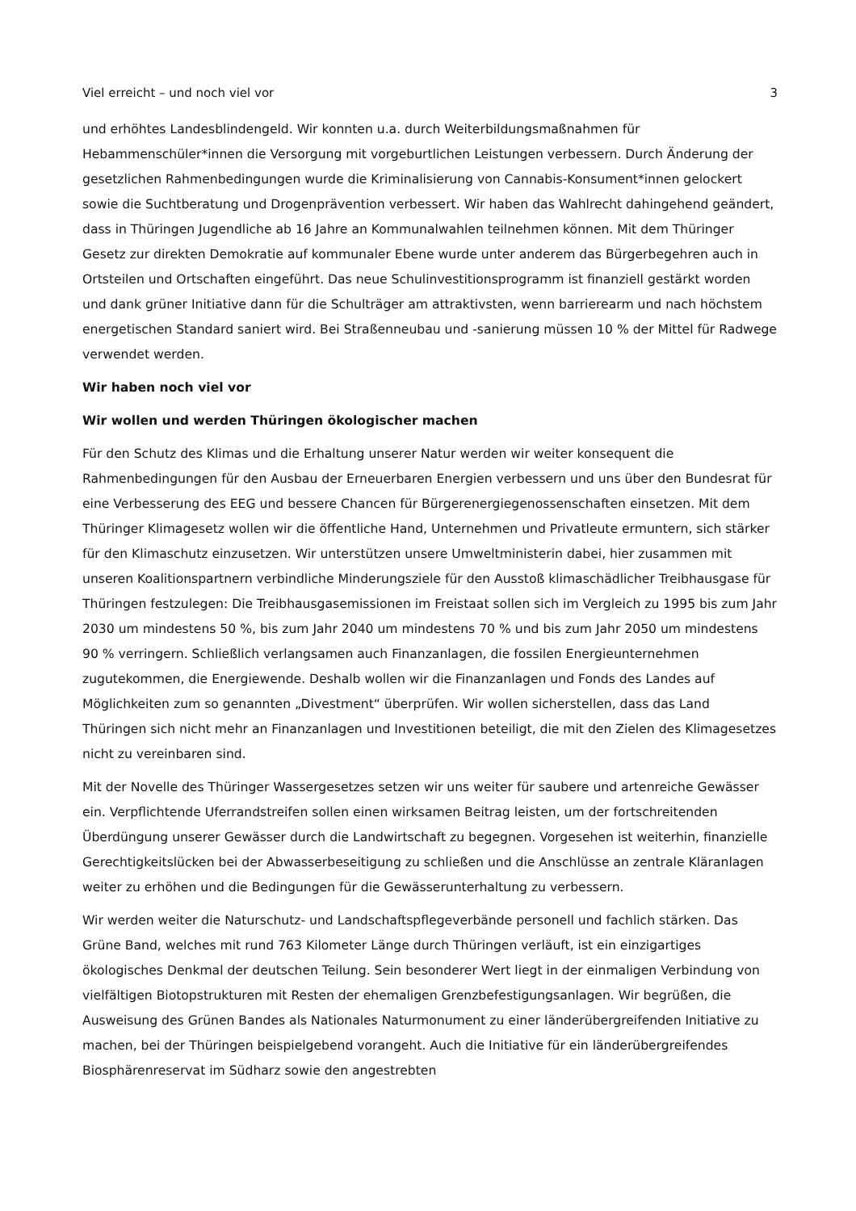Viel erreicht – und noch viel vor 3
und erhöhtes Landesblindengeld. Wir konnten u.a. durch Weiterbildungsmaßnahmen für Hebammenschüler*innen die Versorgung mit vorgeburtlichen Leistungen verbessern. Durch Änderung der gesetzlichen Rahmenbedingungen wurde die Kriminalisierung von Cannabis-Konsument*innen gelockert sowie die Suchtberatung und Drogenprävention verbessert. Wir haben das Wahlrecht dahingehend geändert, dass in Thüringen Jugendliche ab 16 Jahre an Kommunalwahlen teilnehmen können. Mit dem Thüringer Gesetz zur direkten Demokratie auf kommunaler Ebene wurde unter anderem das Bürgerbegehren auch in Ortsteilen und Ortschaften eingeführt. Das neue Schulinvestitionsprogramm ist finanziell gestärkt worden und dank grüner Initiative dann für die Schulträger am attraktivsten, wenn barrierearm und nach höchstem energetischen Standard saniert wird. Bei Straßenneubau und -sanierung müssen 10 % der Mittel für Radwege verwendet werden.
Wir haben noch viel vor
Wir wollen und werden Thüringen ökologischer machen
Für den Schutz des Klimas und die Erhaltung unserer Natur werden wir weiter konsequent die Rahmenbedingungen für den Ausbau der Erneuerbaren Energien verbessern und uns über den Bundesrat für eine Verbesserung des EEG und bessere Chancen für Bürgerenergiegenossenschaften einsetzen. Mit dem Thüringer Klimagesetz wollen wir die öffentliche Hand, Unternehmen und Privatleute ermuntern, sich stärker für den Klimaschutz einzusetzen. Wir unterstützen unsere Umweltministerin dabei, hier zusammen mit unseren Koalitionspartnern verbindliche Minderungsziele für den Ausstoß klimaschädlicher Treibhausgase für Thüringen festzulegen: Die Treibhausgasemissionen im Freistaat sollen sich im Vergleich zu 1995 bis zum Jahr 2030 um mindestens 50 %, bis zum Jahr 2040 um mindestens 70 % und bis zum Jahr 2050 um mindestens 90 % verringern. Schließlich verlangsamen auch Finanzanlagen, die fossilen Energieunternehmen zugutekommen, die Energiewende. Deshalb wollen wir die Finanzanlagen und Fonds des Landes auf Möglichkeiten zum so genannten „Divestment“ überprüfen. Wir wollen sicherstellen, dass das Land Thüringen sich nicht mehr an Finanzanlagen und Investitionen beteiligt, die mit den Zielen des Klimagesetzes nicht zu vereinbaren sind.
Mit der Novelle des Thüringer Wassergesetzes setzen wir uns weiter für saubere und artenreiche Gewässer ein. Verpflichtende Uferrandstreifen sollen einen wirksamen Beitrag leisten, um der fortschreitenden Überdüngung unserer Gewässer durch die Landwirtschaft zu begegnen. Vorgesehen ist weiterhin, finanzielle Gerechtigkeitslücken bei der Abwasserbeseitigung zu schließen und die Anschlüsse an zentrale Kläranlagen weiter zu erhöhen und die Bedingungen für die Gewässerunterhaltung zu verbessern.
Wir werden weiter die Naturschutz- und Landschaftspflegeverbände personell und fachlich stärken. Das Grüne Band, welches mit rund 763 Kilometer Länge durch Thüringen verläuft, ist ein einzigartiges ökologisches Denkmal der deutschen Teilung. Sein besonderer Wert liegt in der einmaligen Verbindung von vielfältigen Biotopstrukturen mit Resten der ehemaligen Grenzbefestigungsanlagen. Wir begrüßen, die Ausweisung des Grünen Bandes als Nationales Naturmonument zu einer länderübergreifenden Initiative zu machen, bei der Thüringen beispielgebend vorangeht. Auch die Initiative für ein länderübergreifendes Biosphärenreservat im Südharz sowie den angestrebten